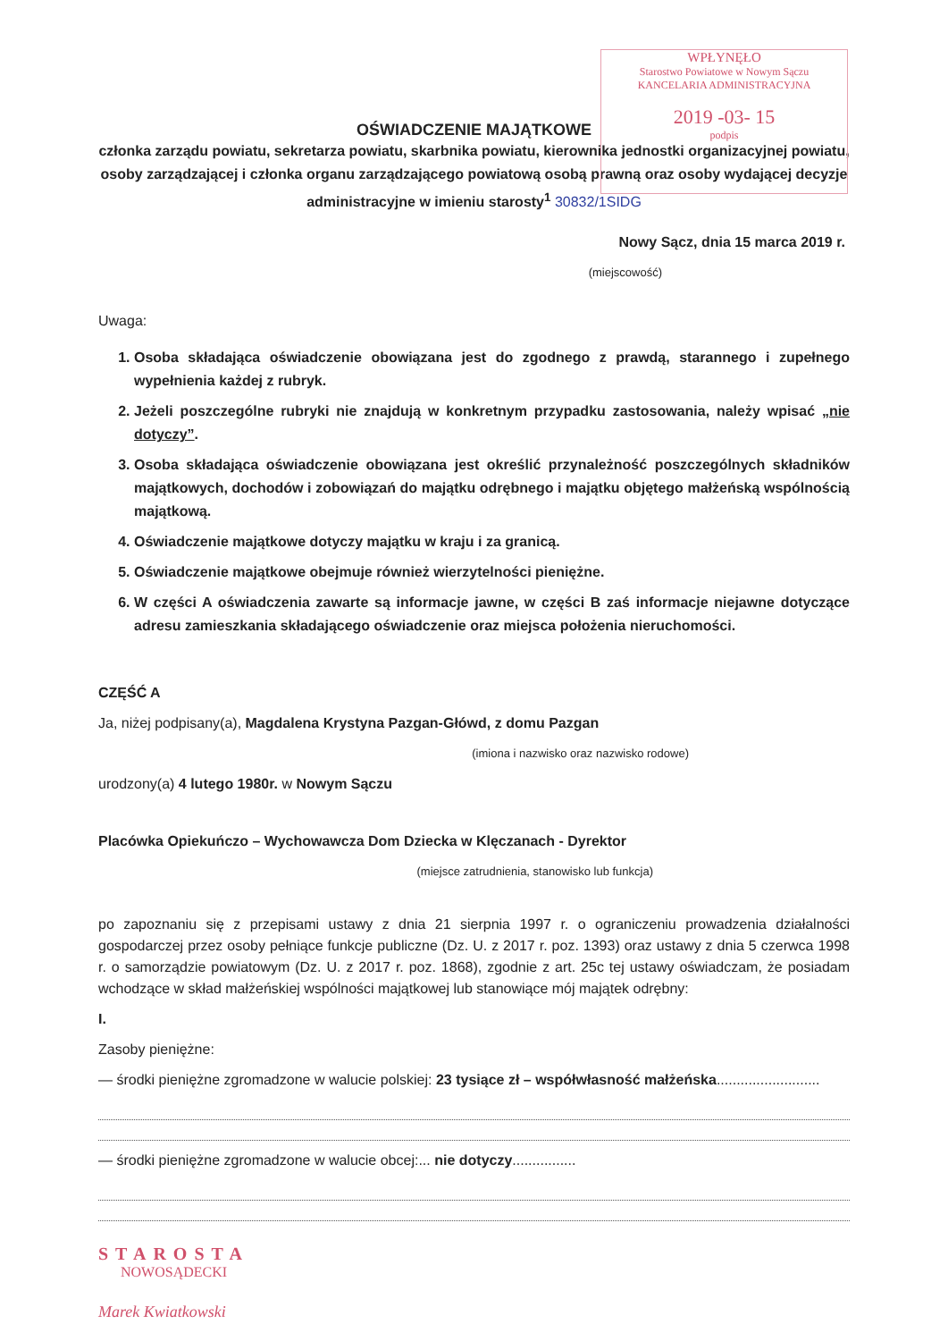WPŁYNĘŁO
Starostwo Powiatowe w Nowym Sączu
KANCELARIA ADMINISTRACYJNA
2019 -03- 15
podpis
OŚWIADCZENIE MAJĄTKOWE
członka zarządu powiatu, sekretarza powiatu, skarbnika powiatu, kierownika jednostki organizacyjnej powiatu, osoby zarządzającej i członka organu zarządzającego powiatową osobą prawną oraz osoby wydającej decyzje administracyjne w imieniu starosty<sup>1</sup> 30832/1SIDG
Nowy Sącz, dnia 15 marca 2019 r.
(miejscowość)
Uwaga:
1. Osoba składająca oświadczenie obowiązana jest do zgodnego z prawdą, starannego i zupełnego wypełnienia każdej z rubryk.
2. Jeżeli poszczególne rubryki nie znajdują w konkretnym przypadku zastosowania, należy wpisać „nie dotyczy”.
3. Osoba składająca oświadczenie obowiązana jest określić przynależność poszczególnych składników majątkowych, dochodów i zobowiązań do majątku odrębnego i majątku objętego małżeńską wspólnością majątkową.
4. Oświadczenie majątkowe dotyczy majątku w kraju i za granicą.
5. Oświadczenie majątkowe obejmuje również wierzytelności pieniężne.
6. W części A oświadczenia zawarte są informacje jawne, w części B zaś informacje niejawne dotyczące adresu zamieszkania składającego oświadczenie oraz miejsca położenia nieruchomości.
CZĘŚĆ A
Ja, niżej podpisany(a), Magdalena Krystyna Pazgan-Główd, z domu Pazgan
(imiona i nazwisko oraz nazwisko rodowe)
urodzony(a) 4 lutego 1980r. w Nowym Sączu
Placówka Opiekuńczo – Wychowawcza Dom Dziecka w Klęczanach - Dyrektor
(miejsce zatrudnienia, stanowisko lub funkcja)
po zapoznaniu się z przepisami ustawy z dnia 21 sierpnia 1997 r. o ograniczeniu prowadzenia działalności gospodarczej przez osoby pełniące funkcje publiczne (Dz. U. z 2017 r. poz. 1393) oraz ustawy z dnia 5 czerwca 1998 r. o samorządzie powiatowym (Dz. U. z 2017 r. poz. 1868), zgodnie z art. 25c tej ustawy oświadczam, że posiadam wchodzące w skład małżeńskiej wspólności majątkowej lub stanowiące mój majątek odrębny:
I.
Zasoby pieniężne:
— środki pieniężne zgromadzone w walucie polskiej: 23 tysiące zł – współwłasność małżeńska..........................
— środki pieniężne zgromadzone w walucie obcej:... nie dotyczy................
STAROSTA
NOWOSĄDECKI
Marek Kwiatkowski